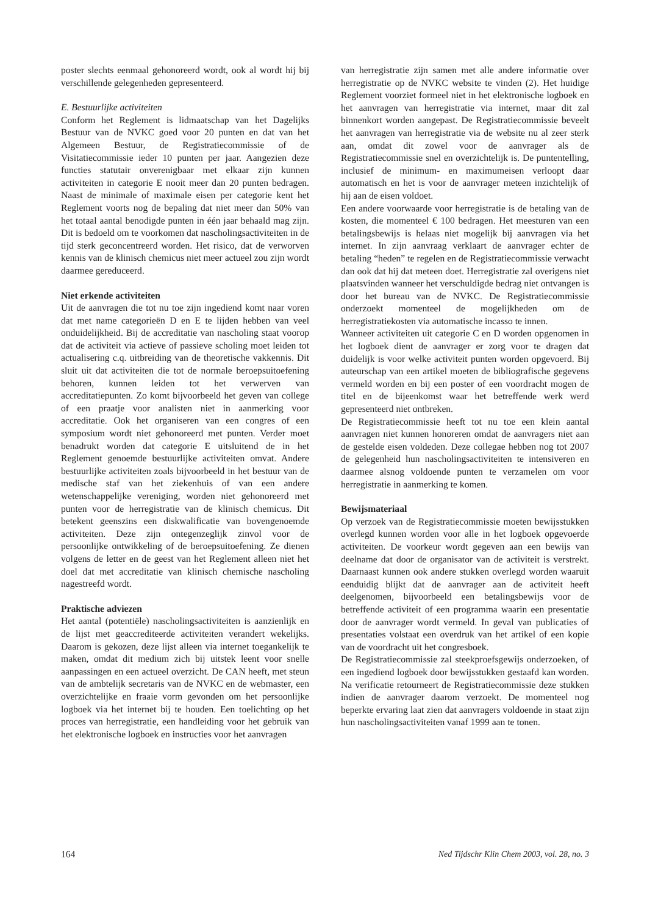poster slechts eenmaal gehonoreerd wordt, ook al wordt hij bij verschillende gelegenheden gepresenteerd.
E. Bestuurlijke activiteiten
Conform het Reglement is lidmaatschap van het Dagelijks Bestuur van de NVKC goed voor 20 punten en dat van het Algemeen Bestuur, de Registratiecommissie of de Visitatiecommissie ieder 10 punten per jaar. Aangezien deze functies statutair onverenigbaar met elkaar zijn kunnen activiteiten in categorie E nooit meer dan 20 punten bedragen. Naast de minimale of maximale eisen per categorie kent het Reglement voorts nog de bepaling dat niet meer dan 50% van het totaal aantal benodigde punten in één jaar behaald mag zijn. Dit is bedoeld om te voorkomen dat nascholingsactiviteiten in de tijd sterk geconcentreerd worden. Het risico, dat de verworven kennis van de klinisch chemicus niet meer actueel zou zijn wordt daarmee gereduceerd.
Niet erkende activiteiten
Uit de aanvragen die tot nu toe zijn ingediend komt naar voren dat met name categorieën D en E te lijden hebben van veel onduidelijkheid. Bij de accreditatie van nascholing staat voorop dat de activiteit via actieve of passieve scholing moet leiden tot actualisering c.q. uitbreiding van de theoretische vakkennis. Dit sluit uit dat activiteiten die tot de normale beroepsuitoefening behoren, kunnen leiden tot het verwerven van accreditatiepunten. Zo komt bijvoorbeeld het geven van college of een praatje voor analisten niet in aanmerking voor accreditatie. Ook het organiseren van een congres of een symposium wordt niet gehonoreerd met punten. Verder moet benadrukt worden dat categorie E uitsluitend de in het Reglement genoemde bestuurlijke activiteiten omvat. Andere bestuurlijke activiteiten zoals bijvoorbeeld in het bestuur van de medische staf van het ziekenhuis of van een andere wetenschappelijke vereniging, worden niet gehonoreerd met punten voor de herregistratie van de klinisch chemicus. Dit betekent geenszins een diskwalificatie van bovengenoemde activiteiten. Deze zijn ontegenzeglijk zinvol voor de persoonlijke ontwikkeling of de beroepsuitoefening. Ze dienen volgens de letter en de geest van het Reglement alleen niet het doel dat met accreditatie van klinisch chemische nascholing nagestreefd wordt.
Praktische adviezen
Het aantal (potentiële) nascholingsactiviteiten is aanzienlijk en de lijst met geaccrediteerde activiteiten verandert wekelijks. Daarom is gekozen, deze lijst alleen via internet toegankelijk te maken, omdat dit medium zich bij uitstek leent voor snelle aanpassingen en een actueel overzicht. De CAN heeft, met steun van de ambtelijk secretaris van de NVKC en de webmaster, een overzichtelijke en fraaie vorm gevonden om het persoonlijke logboek via het internet bij te houden. Een toelichting op het proces van herregistratie, een handleiding voor het gebruik van het elektronische logboek en instructies voor het aanvragen
van herregistratie zijn samen met alle andere informatie over herregistratie op de NVKC website te vinden (2). Het huidige Reglement voorziet formeel niet in het elektronische logboek en het aanvragen van herregistratie via internet, maar dit zal binnenkort worden aangepast. De Registratiecommissie beveelt het aanvragen van herregistratie via de website nu al zeer sterk aan, omdat dit zowel voor de aanvrager als de Registratiecommissie snel en overzichtelijk is. De puntentelling, inclusief de minimum- en maximumeisen verloopt daar automatisch en het is voor de aanvrager meteen inzichtelijk of hij aan de eisen voldoet.
Een andere voorwaarde voor herregistratie is de betaling van de kosten, die momenteel € 100 bedragen. Het meesturen van een betalingsbewijs is helaas niet mogelijk bij aanvragen via het internet. In zijn aanvraag verklaart de aanvrager echter de betaling “heden” te regelen en de Registratiecommissie verwacht dan ook dat hij dat meteen doet. Herregistratie zal overigens niet plaatsvinden wanneer het verschuldigde bedrag niet ontvangen is door het bureau van de NVKC. De Registratiecommissie onderzoekt momenteel de mogelijkheden om de herregistratiekosten via automatische incasso te innen.
Wanneer activiteiten uit categorie C en D worden opgenomen in het logboek dient de aanvrager er zorg voor te dragen dat duidelijk is voor welke activiteit punten worden opgevoerd. Bij auteurschap van een artikel moeten de bibliografische gegevens vermeld worden en bij een poster of een voordracht mogen de titel en de bijeenkomst waar het betreffende werk werd gepresenteerd niet ontbreken.
De Registratiecommissie heeft tot nu toe een klein aantal aanvragen niet kunnen honoreren omdat de aanvragers niet aan de gestelde eisen voldeden. Deze collegae hebben nog tot 2007 de gelegenheid hun nascholingsactiviteiten te intensiveren en daarmee alsnog voldoende punten te verzamelen om voor herregistratie in aanmerking te komen.
Bewijsmateriaal
Op verzoek van de Registratiecommissie moeten bewijsstukken overlegd kunnen worden voor alle in het logboek opgevoerde activiteiten. De voorkeur wordt gegeven aan een bewijs van deelname dat door de organisator van de activiteit is verstrekt. Daarnaast kunnen ook andere stukken overlegd worden waaruit eenduidig blijkt dat de aanvrager aan de activiteit heeft deelgenomen, bijvoorbeeld een betalingsbewijs voor de betreffende activiteit of een programma waarin een presentatie door de aanvrager wordt vermeld. In geval van publicaties of presentaties volstaat een overdruk van het artikel of een kopie van de voordracht uit het congresboek.
De Registratiecommissie zal steekproefsgewijs onderzoeken, of een ingediend logboek door bewijsstukken gestaafd kan worden. Na verificatie retourneert de Registratiecommissie deze stukken indien de aanvrager daarom verzoekt. De momenteel nog beperkte ervaring laat zien dat aanvragers voldoende in staat zijn hun nascholingsactiviteiten vanaf 1999 aan te tonen.
164 Ned Tijdschr Klin Chem 2003, vol. 28, no. 3